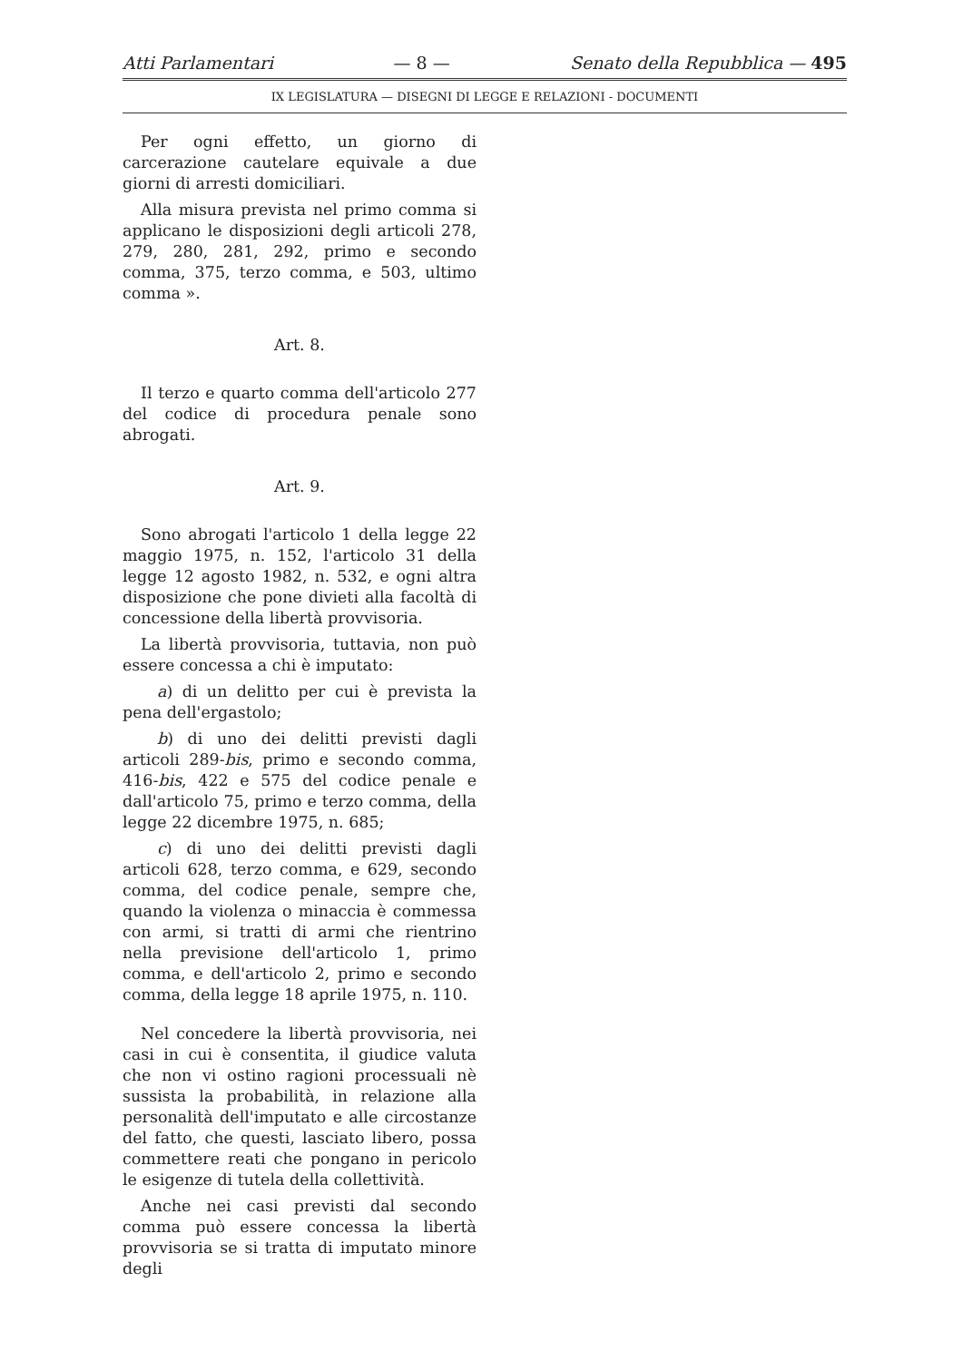Atti Parlamentari — 8 — Senato della Repubblica — 495
IX LEGISLATURA — DISEGNI DI LEGGE E RELAZIONI - DOCUMENTI
Per ogni effetto, un giorno di carcerazione cautelare equivale a due giorni di arresti domiciliari.
Alla misura prevista nel primo comma si applicano le disposizioni degli articoli 278, 279, 280, 281, 292, primo e secondo comma, 375, terzo comma, e 503, ultimo comma ».
Art. 8.
Il terzo e quarto comma dell'articolo 277 del codice di procedura penale sono abrogati.
Art. 9.
Sono abrogati l'articolo 1 della legge 22 maggio 1975, n. 152, l'articolo 31 della legge 12 agosto 1982, n. 532, e ogni altra disposizione che pone divieti alla facoltà di concessione della libertà provvisoria.
La libertà provvisoria, tuttavia, non può essere concessa a chi è imputato:
a) di un delitto per cui è prevista la pena dell'ergastolo;
b) di uno dei delitti previsti dagli articoli 289-bis, primo e secondo comma, 416-bis, 422 e 575 del codice penale e dall'articolo 75, primo e terzo comma, della legge 22 dicembre 1975, n. 685;
c) di uno dei delitti previsti dagli articoli 628, terzo comma, e 629, secondo comma, del codice penale, sempre che, quando la violenza o minaccia è commessa con armi, si tratti di armi che rientrino nella previsione dell'articolo 1, primo comma, e dell'articolo 2, primo e secondo comma, della legge 18 aprile 1975, n. 110.
Nel concedere la libertà provvisoria, nei casi in cui è consentita, il giudice valuta che non vi ostino ragioni processuali nè sussista la probabilità, in relazione alla personalità dell'imputato e alle circostanze del fatto, che questi, lasciato libero, possa commettere reati che pongano in pericolo le esigenze di tutela della collettività.
Anche nei casi previsti dal secondo comma può essere concessa la libertà provvisoria se si tratta di imputato minore degli